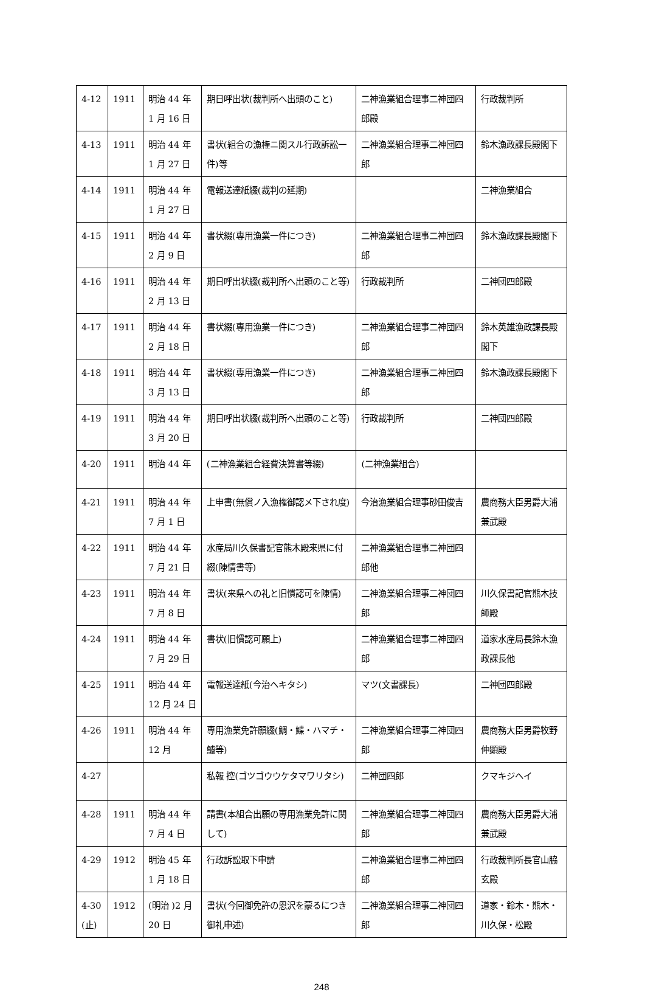| 4-12 | 1911 | 明治 44 年 1 月 16 日 | 期日呼出状(裁判所へ出頭のこと) | 二神漁業組合理事二神団四郎殿 | 行政裁判所 |
| 4-13 | 1911 | 明治 44 年 1 月 27 日 | 書状(組合の漁権ニ関スル行政訴訟一件)等 | 二神漁業組合理事二神団四郎 | 鈴木漁政課長殿閣下 |
| 4-14 | 1911 | 明治 44 年 1 月 27 日 | 電報送達紙綴(裁判の延期) | | 二神漁業組合 |
| 4-15 | 1911 | 明治 44 年 2 月 9 日 | 書状綴(専用漁業一件につき) | 二神漁業組合理事二神団四郎 | 鈴木漁政課長殿閣下 |
| 4-16 | 1911 | 明治 44 年 2 月 13 日 | 期日呼出状綴(裁判所へ出頭のこと等) | 行政裁判所 | 二神団四郎殿 |
| 4-17 | 1911 | 明治 44 年 2 月 18 日 | 書状綴(専用漁業一件につき) | 二神漁業組合理事二神団四郎 | 鈴木英雄漁政課長殿 閣下 |
| 4-18 | 1911 | 明治 44 年 3 月 13 日 | 書状綴(専用漁業一件につき) | 二神漁業組合理事二神団四郎 | 鈴木漁政課長殿閣下 |
| 4-19 | 1911 | 明治 44 年 3 月 20 日 | 期日呼出状綴(裁判所へ出頭のこと等) | 行政裁判所 | 二神団四郎殿 |
| 4-20 | 1911 | 明治 44 年 | (二神漁業組合経費決算書等綴) | (二神漁業組合) | |
| 4-21 | 1911 | 明治 44 年 7 月 1 日 | 上申書(無償ノ入漁権御認メ下され度) | 今治漁業組合理事砂田俊吉 | 農商務大臣男爵大浦兼武殿 |
| 4-22 | 1911 | 明治 44 年 7 月 21 日 | 水産局川久保書記官熊木殿来県に付綴(陳情書等) | 二神漁業組合理事二神団四郎他 | |
| 4-23 | 1911 | 明治 44 年 7 月 8 日 | 書状(来県への礼と旧慣認可を陳情) | 二神漁業組合理事二神団四郎 | 川久保書記官熊木技師殿 |
| 4-24 | 1911 | 明治 44 年 7 月 29 日 | 書状(旧慣認可願上) | 二神漁業組合理事二神団四郎 | 道家水産局長鈴木漁政課長他 |
| 4-25 | 1911 | 明治 44 年 12 月 24 日 | 電報送達紙(今治ヘキタシ) | マツ(文書課長) | 二神団四郎殿 |
| 4-26 | 1911 | 明治 44 年 12 月 | 専用漁業免許願綴(鯛・鰈・ハマチ・鱸等) | 二神漁業組合理事二神団四郎 | 農商務大臣男爵牧野伸顕殿 |
| 4-27 | | | 私報 控(ゴツゴウウケタマワリタシ) | 二神団四郎 | クマキジヘイ |
| 4-28 | 1911 | 明治 44 年 7 月 4 日 | 請書(本組合出願の専用漁業免許に関して) | 二神漁業組合理事二神団四郎 | 農商務大臣男爵大浦兼武殿 |
| 4-29 | 1912 | 明治 45 年 1 月 18 日 | 行政訴訟取下申請 | 二神漁業組合理事二神団四郎 | 行政裁判所長官山脇玄殿 |
| 4-30 (止) | 1912 | (明治 )2 月 20 日 | 書状(今回御免許の恩沢を蒙るにつき御礼申述) | 二神漁業組合理事二神団四郎 | 道家・鈴木・熊木・川久保・松殿 |
248